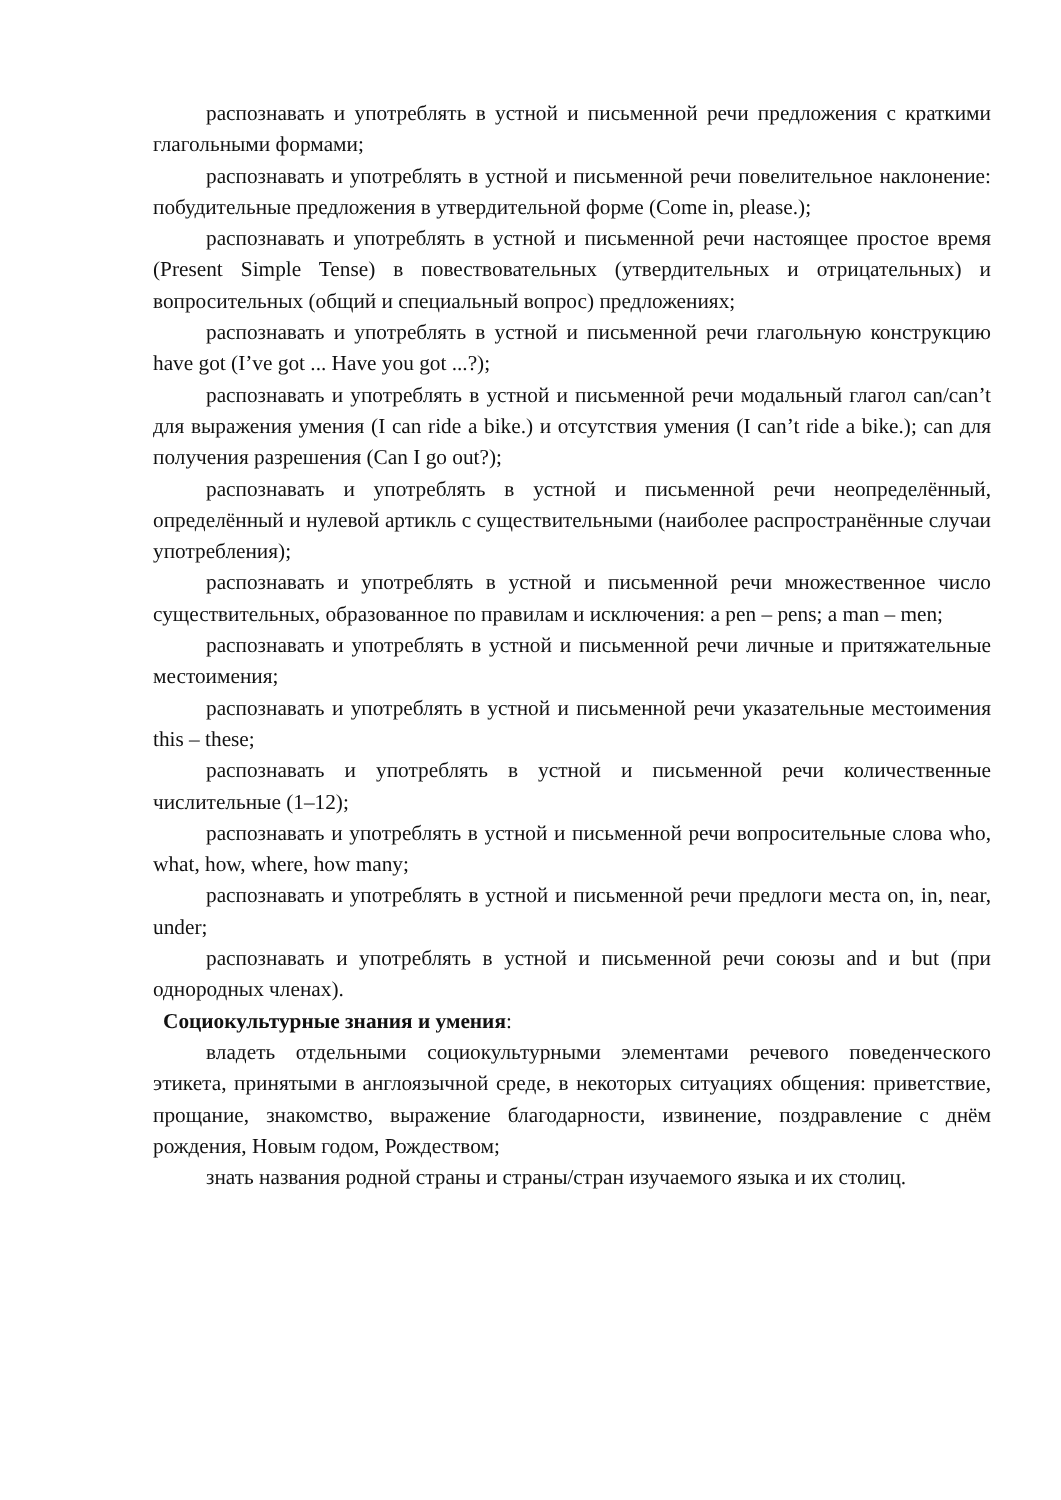распознавать и употреблять в устной и письменной речи предложения с краткими глагольными формами;
распознавать и употреблять в устной и письменной речи повелительное наклонение: побудительные предложения в утвердительной форме (Come in, please.);
распознавать и употреблять в устной и письменной речи настоящее простое время (Present Simple Tense) в повествовательных (утвердительных и отрицательных) и вопросительных (общий и специальный вопрос) предложениях;
распознавать и употреблять в устной и письменной речи глагольную конструкцию have got (I’ve got ... Have you got ...?);
распознавать и употреблять в устной и письменной речи модальный глагол can/can’t для выражения умения (I can ride a bike.) и отсутствия умения (I can’t ride a bike.); can для получения разрешения (Can I go out?);
распознавать и употреблять в устной и письменной речи неопределённый, определённый и нулевой артикль с существительными (наиболее распространённые случаи употребления);
распознавать и употреблять в устной и письменной речи множественное число существительных, образованное по правилам и исключения: a pen – pens; a man – men;
распознавать и употреблять в устной и письменной речи личные и притяжательные местоимения;
распознавать и употреблять в устной и письменной речи указательные местоимения this – these;
распознавать и употреблять в устной и письменной речи количественные числительные (1–12);
распознавать и употреблять в устной и письменной речи вопросительные слова who, what, how, where, how many;
распознавать и употреблять в устной и письменной речи предлоги места on, in, near, under;
распознавать и употреблять в устной и письменной речи союзы and и but (при однородных членах).
Социокультурные знания и умения:
владеть отдельными социокультурными элементами речевого поведенческого этикета, принятыми в англоязычной среде, в некоторых ситуациях общения: приветствие, прощание, знакомство, выражение благодарности, извинение, поздравление с днём рождения, Новым годом, Рождеством;
знать названия родной страны и страны/стран изучаемого языка и их столиц.